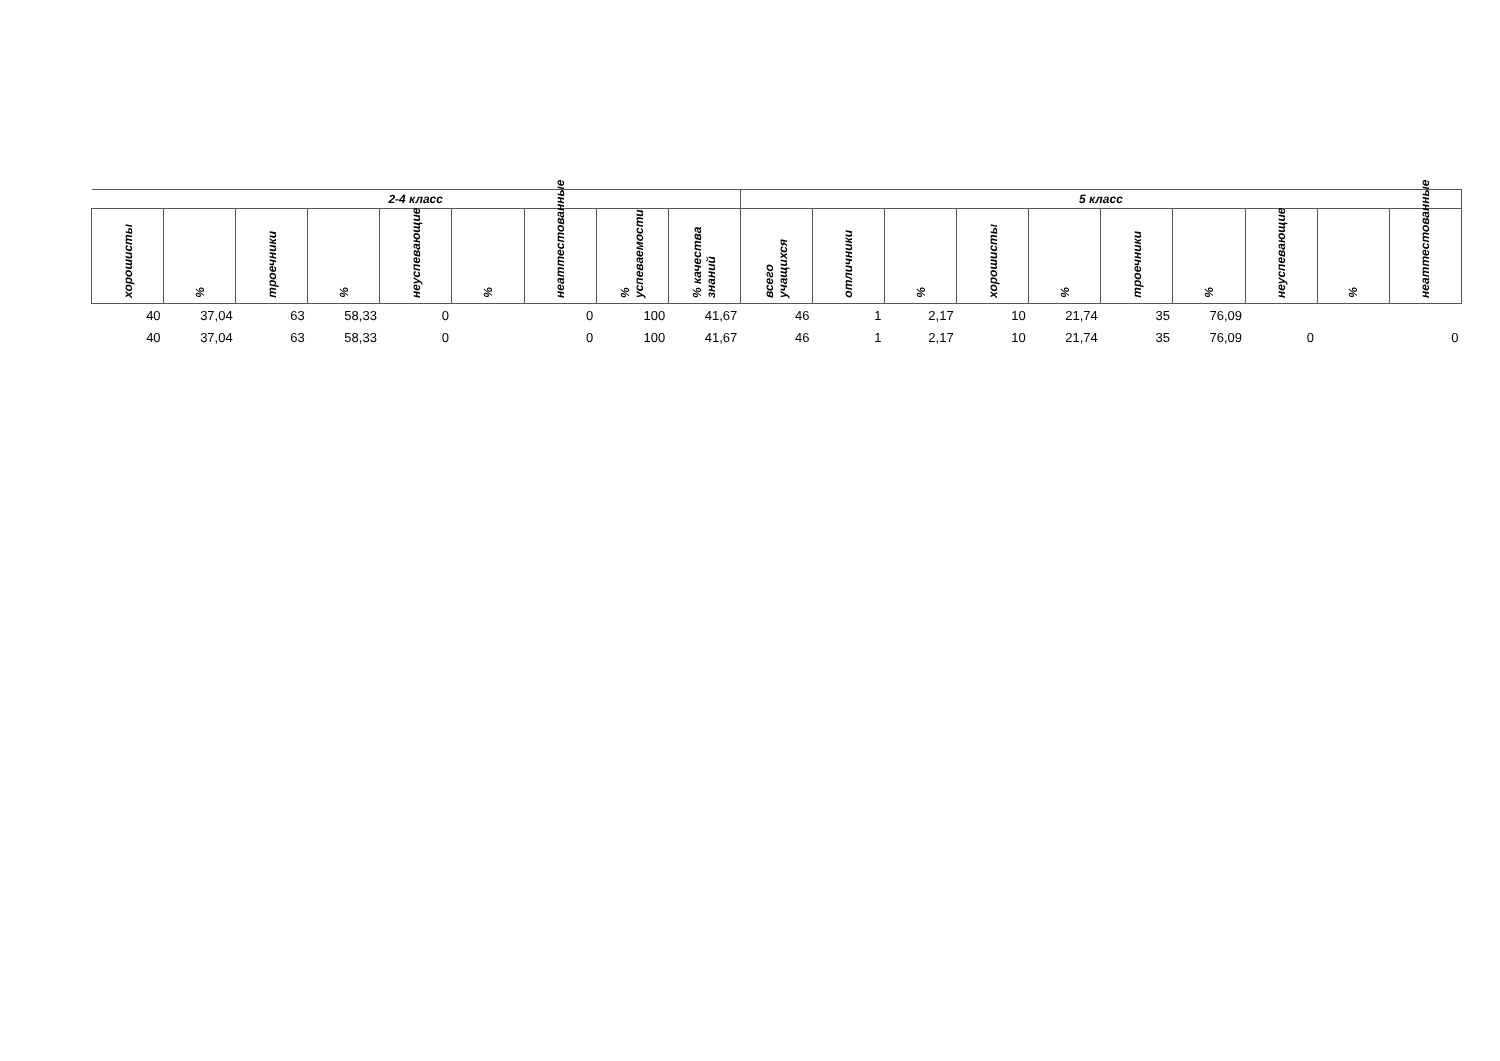| 2-4 класс | | | | | | | | | 5 класс | | | | | | | | | |
| --- | --- | --- | --- | --- | --- | --- | --- | --- | --- | --- | --- | --- | --- | --- | --- | --- | --- | --- |
| хорошисты | % | троечники | % | неуспевающие | % | неаттестованные | % успеваемости | % качества знаний | всего учащихся | отличники | % | хорошисты | % | троечники | % | неуспевающие | % | неаттестованные |
| 40 | 37,04 | 63 | 58,33 | 0 | | 0 | 100 | 41,67 | 46 | 1 | 2,17 | 10 | 21,74 | 35 | 76,09 | | | |
| 40 | 37,04 | 63 | 58,33 | 0 | | 0 | 100 | 41,67 | 46 | 1 | 2,17 | 10 | 21,74 | 35 | 76,09 | 0 | | 0 |